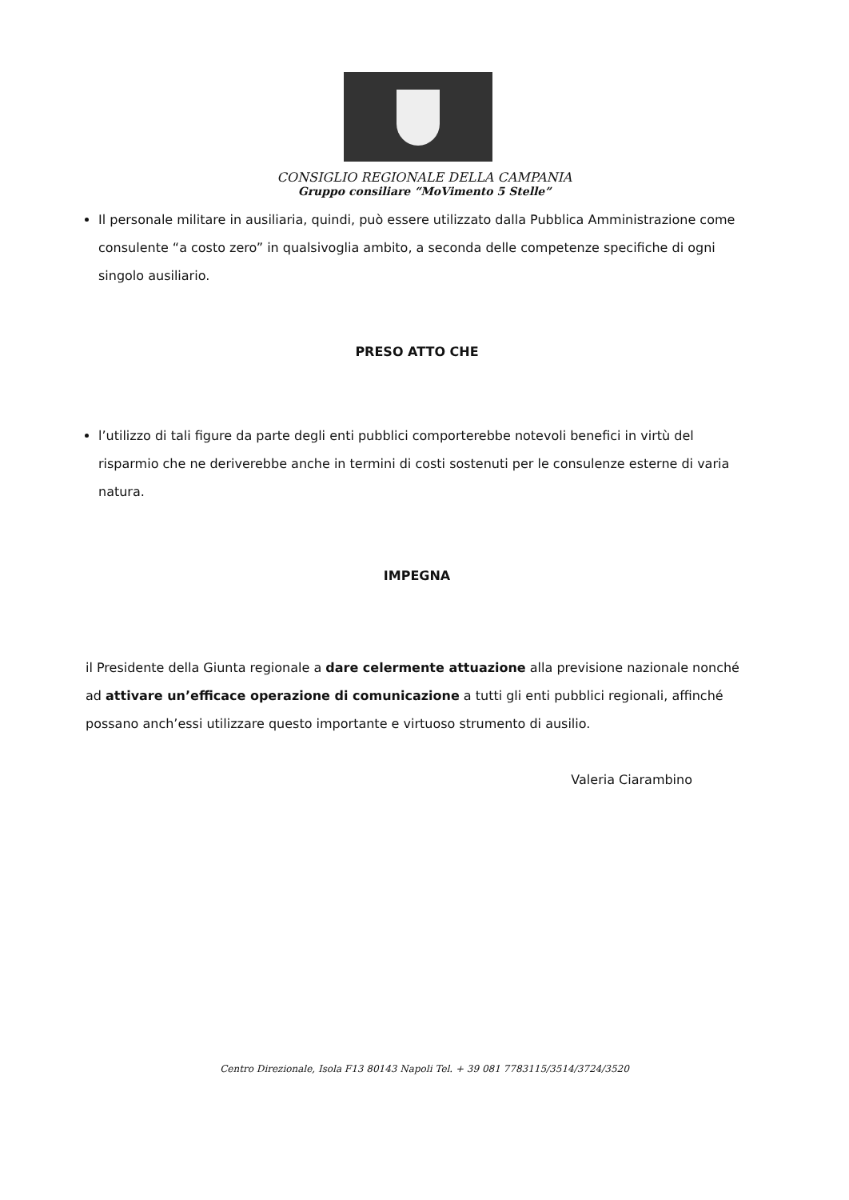CONSIGLIO REGIONALE DELLA CAMPANIA
Gruppo consiliare “MoVimento 5 Stelle”
Il personale militare in ausiliaria, quindi, può essere utilizzato dalla Pubblica Amministrazione come consulente “a costo zero” in qualsivoglia ambito, a seconda delle competenze specifiche di ogni singolo ausiliario.
PRESO ATTO CHE
l’utilizzo di tali figure da parte degli enti pubblici comporterebbe notevoli benefici in virtù del risparmio che ne deriverebbe anche in termini di costi sostenuti per le consulenze esterne di varia natura.
IMPEGNA
il Presidente della Giunta regionale a dare celermente attuazione alla previsione nazionale nonché ad attivare un’efficace operazione di comunicazione a tutti gli enti pubblici regionali, affinché possano anch’essi utilizzare questo importante e virtuoso strumento di ausilio.
Valeria Ciarambino
Centro Direzionale, Isola F13 80143 Napoli Tel. + 39 081 7783115/3514/3724/3520